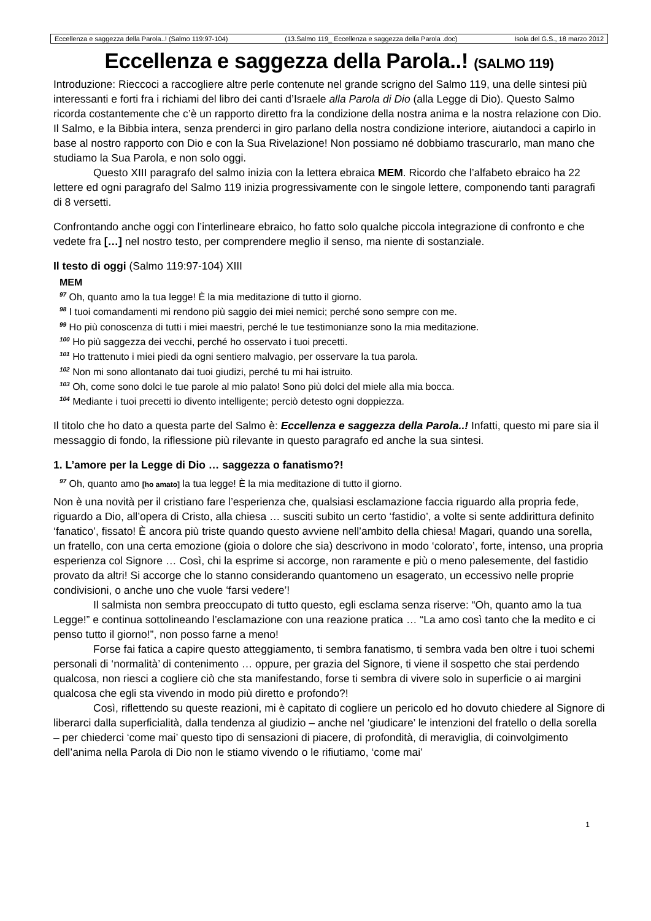Eccellenza e saggezza della Parola..! (Salmo 119:97-104) (13.Salmo 119_ Eccellenza e saggezza della Parola .doc) Isola del G.S., 18 marzo 2012
Eccellenza e saggezza della Parola..! (SALMO 119)
Introduzione: Rieccoci a raccogliere altre perle contenute nel grande scrigno del Salmo 119, una delle sintesi più interessanti e forti fra i richiami del libro dei canti d’Israele alla Parola di Dio (alla Legge di Dio). Questo Salmo ricorda costantemente che c’è un rapporto diretto fra la condizione della nostra anima e la nostra relazione con Dio. Il Salmo, e la Bibbia intera, senza prenderci in giro parlano della nostra condizione interiore, aiutandoci a capirlo in base al nostro rapporto con Dio e con la Sua Rivelazione! Non possiamo né dobbiamo trascurarlo, man mano che studiamo la Sua Parola, e non solo oggi.
Questo XIII paragrafo del salmo inizia con la lettera ebraica MEM. Ricordo che l’alfabeto ebraico ha 22 lettere ed ogni paragrafo del Salmo 119 inizia progressivamente con le singole lettere, componendo tanti paragrafi di 8 versetti.
Confrontando anche oggi con l’interlineare ebraico, ho fatto solo qualche piccola integrazione di confronto e che vedete fra […] nel nostro testo, per comprendere meglio il senso, ma niente di sostanziale.
Il testo di oggi (Salmo 119:97-104) XIII
MEM
<sup>97</sup> Oh, quanto amo la tua legge! È la mia meditazione di tutto il giorno.
<sup>98</sup> I tuoi comandamenti mi rendono più saggio dei miei nemici; perché sono sempre con me.
<sup>99</sup> Ho più conoscenza di tutti i miei maestri, perché le tue testimonianze sono la mia meditazione.
<sup>100</sup> Ho più saggezza dei vecchi, perché ho osservato i tuoi precetti.
<sup>101</sup> Ho trattenuto i miei piedi da ogni sentiero malvagio, per osservare la tua parola.
<sup>102</sup> Non mi sono allontanato dai tuoi giudizi, perché tu mi hai istruito.
<sup>103</sup> Oh, come sono dolci le tue parole al mio palato! Sono più dolci del miele alla mia bocca.
<sup>104</sup> Mediante i tuoi precetti io divento intelligente; perciò detesto ogni doppiezza.
Il titolo che ho dato a questa parte del Salmo è: Eccellenza e saggezza della Parola..! Infatti, questo mi pare sia il messaggio di fondo, la riflessione più rilevante in questo paragrafo ed anche la sua sintesi.
1. L’amore per la Legge di Dio … saggezza o fanatismo?!
<sup>97</sup> Oh, quanto amo [ho amato] la tua legge! È la mia meditazione di tutto il giorno.
Non è una novità per il cristiano fare l’esperienza che, qualsiasi esclamazione faccia riguardo alla propria fede, riguardo a Dio, all’opera di Cristo, alla chiesa … susciti subito un certo ‘fastidio’, a volte si sente addirittura definito ‘fanatico’, fissato! È ancora più triste quando questo avviene nell’ambito della chiesa! Magari, quando una sorella, un fratello, con una certa emozione (gioia o dolore che sia) descrivono in modo ‘colorato’, forte, intenso, una propria esperienza col Signore … Così, chi la esprime si accorge, non raramente e più o meno palesemente, del fastidio provato da altri! Si accorge che lo stanno considerando quantomeno un esagerato, un eccessivo nelle proprie condivisioni, o anche uno che vuole ‘farsi vedere’!
Il salmista non sembra preoccupato di tutto questo, egli esclama senza riserve: “Oh, quanto amo la tua Legge!” e continua sottolineando l’esclamazione con una reazione pratica … “La amo così tanto che la medito e ci penso tutto il giorno!”, non posso farne a meno!
Forse fai fatica a capire questo atteggiamento, ti sembra fanatismo, ti sembra vada ben oltre i tuoi schemi personali di ‘normalità’ di contenimento … oppure, per grazia del Signore, ti viene il sospetto che stai perdendo qualcosa, non riesci a cogliere ciò che sta manifestando, forse ti sembra di vivere solo in superficie o ai margini qualcosa che egli sta vivendo in modo più diretto e profondo?!
Così, riflettendo su queste reazioni, mi è capitato di cogliere un pericolo ed ho dovuto chiedere al Signore di liberarci dalla superficialità, dalla tendenza al giudizio – anche nel ‘giudicare’ le intenzioni del fratello o della sorella – per chiederci ‘come mai’ questo tipo di sensazioni di piacere, di profondità, di meraviglia, di coinvolgimento dell’anima nella Parola di Dio non le stiamo vivendo o le rifiutiamo, ‘come mai’
1